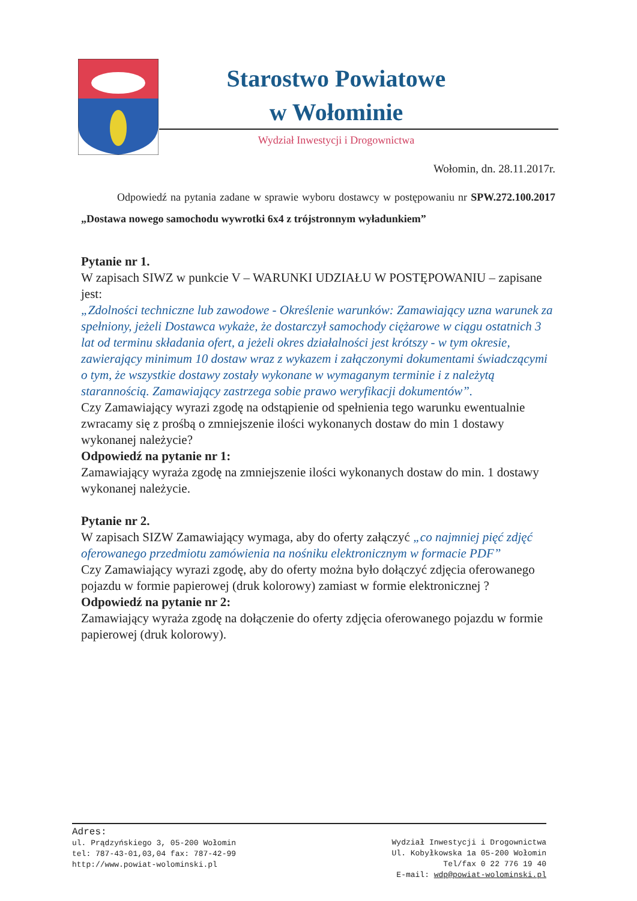Starostwo Powiatowe
w Wołominie
Wydział Inwestycji i Drogownictwa
Wołomin, dn. 28.11.2017r.
Odpowiedź na pytania zadane w sprawie wyboru dostawcy w postępowaniu nr SPW.272.100.2017 „Dostawa nowego samochodu wywrotki 6x4 z trójstronnym wyładunkiem”
Pytanie nr 1.
W zapisach SIWZ w punkcie V – WARUNKI UDZIAŁU W POSTĘPOWANIU – zapisane jest:
„Zdolności techniczne lub zawodowe - Określenie warunków: Zamawiający uzna warunek za spełniony, jeżeli Dostawca wykaże, że dostarczył samochody ciężarowe w ciągu ostatnich 3 lat od terminu składania ofert, a jeżeli okres działalności jest krótszy - w tym okresie, zawierający minimum 10 dostaw wraz z wykazem i załączonymi dokumentami świadczącymi o tym, że wszystkie dostawy zostały wykonane w wymaganym terminie i z należytą starannością. Zamawiający zastrzega sobie prawo weryfikacji dokumentów”.
Czy Zamawiający wyrazi zgodę na odstąpienie od spełnienia tego warunku ewentualnie zwracamy się z prośbą o zmniejszenie ilości wykonanych dostaw do min 1 dostawy wykonanej należycie?
Odpowiedź na pytanie nr 1:
Zamawiający wyraża zgodę na zmniejszenie ilości wykonanych dostaw do min. 1 dostawy wykonanej należycie.
Pytanie nr 2.
W zapisach SIZW Zamawiający wymaga, aby do oferty załączyć „co najmniej pięć zdjęć oferowanego przedmiotu zamówienia na nośniku elektronicznym w formacie PDF”
Czy Zamawiający wyrazi zgodę, aby do oferty można było dołączyć zdjęcia oferowanego pojazdu w formie papierowej (druk kolorowy) zamiast w formie elektronicznej ?
Odpowiedź na pytanie nr 2:
Zamawiający wyraża zgodę na dołączenie do oferty zdjęcia oferowanego pojazdu w formie papierowej (druk kolorowy).
Adres:
ul. Prądzyńskiego 3, 05-200 Wołomin
tel: 787-43-01,03,04 fax: 787-42-99
http://www.powiat-wolominski.pl
Wydział Inwestycji i Drogownictwa
Ul. Kobyłkowska 1a 05-200 Wołomin
Tel/fax 0 22 776 19 40
E-mail: wdp@powiat-wolominski.pl